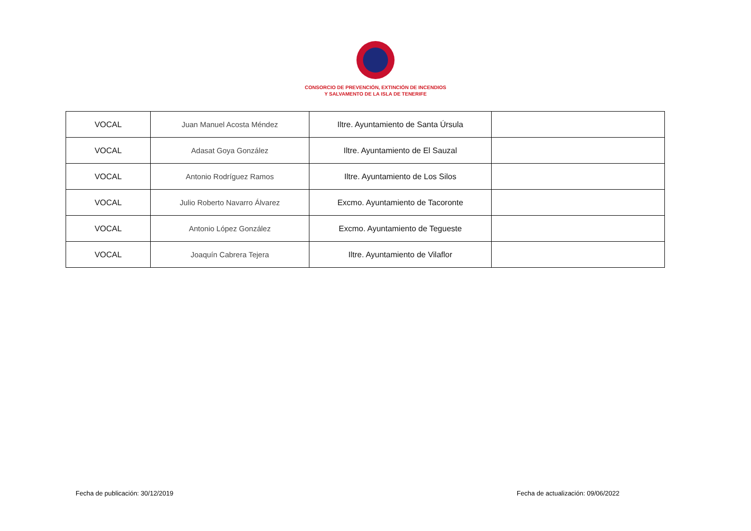CONSORCIO DE PREVENCIÓN, EXTINCIÓN DE INCENDIOS
Y SALVAMENTO DE LA ISLA DE TENERIFE
| VOCAL | Juan Manuel Acosta Méndez | Iltre. Ayuntamiento de Santa Úrsula | |
| VOCAL | Adasat Goya González | Iltre. Ayuntamiento de El Sauzal | |
| VOCAL | Antonio Rodríguez Ramos | Iltre. Ayuntamiento de Los Silos | |
| VOCAL | Julio Roberto Navarro Álvarez | Excmo. Ayuntamiento de Tacoronte | |
| VOCAL | Antonio López González | Excmo. Ayuntamiento de Tegueste | |
| VOCAL | Joaquín Cabrera Tejera | Iltre. Ayuntamiento de Vilaflor | |
Fecha de publicación: 30/12/2019
Fecha de actualización: 09/06/2022